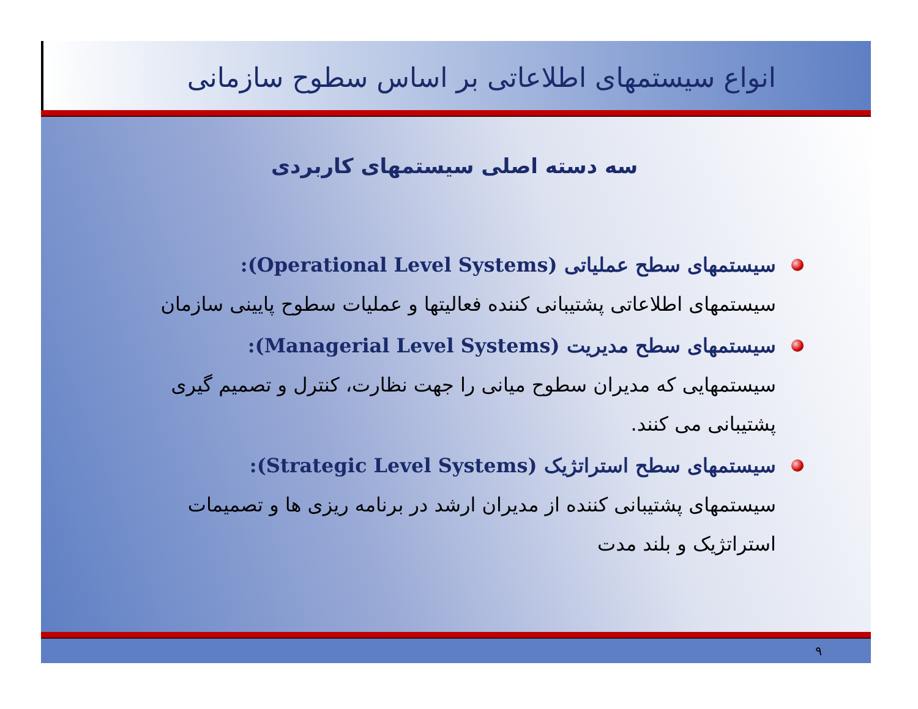انواع سیستمهای اطلاعاتی بر اساس سطوح سازمانی
سه دسته اصلی سیستمهای کاربردی
سیستمهای سطح عملیاتی (Operational Level Systems):
سیستمهای اطلاعاتی پشتیبانی کننده فعالیتها و عملیات سطوح پایینی سازمان
سیستمهای سطح مدیریت (Managerial Level Systems):
سیستمهایی که مدیران سطوح میانی را جهت نظارت، کنترل و تصمیم گیری پشتیبانی می کنند.
سیستمهای سطح استراتژیک (Strategic Level Systems):
سیستمهای پشتیبانی کننده از مدیران ارشد در برنامه ریزی ها و تصمیمات استراتژیک و بلند مدت
۹